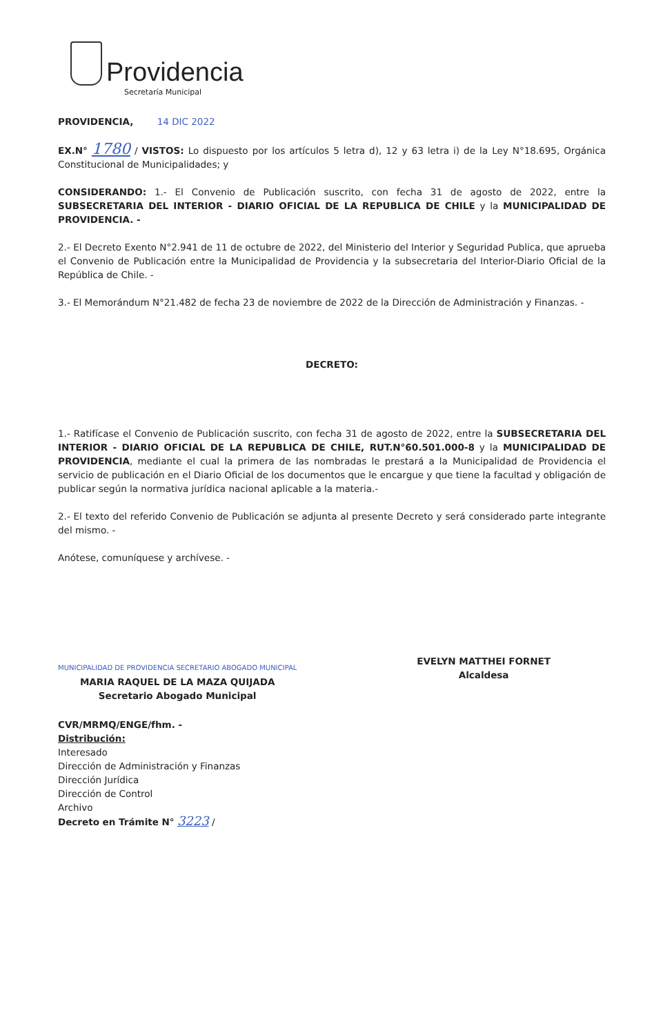Providencia
Secretaría Municipal
PROVIDENCIA, 14 DIC 2022
EX.N° 1780 / VISTOS: Lo dispuesto por los artículos 5 letra d), 12 y 63 letra i) de la Ley N°18.695, Orgánica Constitucional de Municipalidades; y
CONSIDERANDO: 1.- El Convenio de Publicación suscrito, con fecha 31 de agosto de 2022, entre la SUBSECRETARIA DEL INTERIOR - DIARIO OFICIAL DE LA REPUBLICA DE CHILE y la MUNICIPALIDAD DE PROVIDENCIA. -
2.- El Decreto Exento N°2.941 de 11 de octubre de 2022, del Ministerio del Interior y Seguridad Publica, que aprueba el Convenio de Publicación entre la Municipalidad de Providencia y la subsecretaria del Interior-Diario Oficial de la República de Chile. -
3.- El Memorándum N°21.482 de fecha 23 de noviembre de 2022 de la Dirección de Administración y Finanzas. -
DECRETO:
1.- Ratifícase el Convenio de Publicación suscrito, con fecha 31 de agosto de 2022, entre la SUBSECRETARIA DEL INTERIOR - DIARIO OFICIAL DE LA REPUBLICA DE CHILE, RUT.N°60.501.000-8 y la MUNICIPALIDAD DE PROVIDENCIA, mediante el cual la primera de las nombradas le prestará a la Municipalidad de Providencia el servicio de publicación en el Diario Oficial de los documentos que le encargue y que tiene la facultad y obligación de publicar según la normativa jurídica nacional aplicable a la materia.-
2.- El texto del referido Convenio de Publicación se adjunta al presente Decreto y será considerado parte integrante del mismo. -
Anótese, comuníquese y archívese. -
MUNICIPALIDAD DE PROVIDENCIA SECRETARIO ABOGADO MUNICIPAL
MARIA RAQUEL DE LA MAZA QUIJADA
Secretario Abogado Municipal
EVELYN MATTHEI FORNET
Alcaldesa
CVR/MRMQ/ENGE/fhm. -
Distribución:
Interesado
Dirección de Administración y Finanzas
Dirección Jurídica
Dirección de Control
Archivo
Decreto en Trámite N° 3223 /